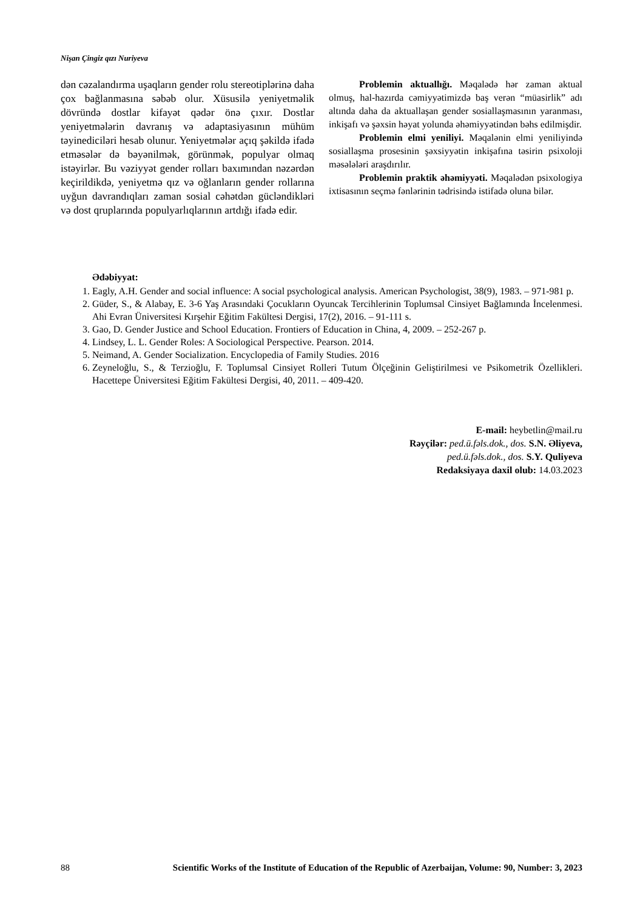Nişan Çingiz qızı Nuriyeva
dən cəzalandırma uşaqların gender rolu stereotiplərinə daha çox bağlanmasına səbəb olur. Xüsusilə yeniyetməlik dövründə dostlar kifayət qədər önə çıxır. Dostlar yeniyetmələrin davranış və adaptasiyasının mühüm təyinediciləri hesab olunur. Yeniyetmələr açıq şəkildə ifadə etməsələr də bəyənilmək, görünmək, populyar olmaq istəyirlər. Bu vəziyyət gender rolları baxımından nəzərdən keçirildikdə, yeniyetmə qız və oğlanların gender rollarına uyğun davrandıqları zaman sosial cəhətdən gücləndikləri və dost qruplarında populyarlıqlarının artdığı ifadə edir.
Problemin aktuallığı. Məqalədə hər zaman aktual olmuş, hal-hazırda cəmiyyətimizdə baş verən “müasirlik” adı altında daha da aktuallaşan gender sosiallaşmasının yaranması, inkişafı və şəxsin həyat yolunda əhəmiyyətindən bəhs edilmişdir.
Problemin elmi yeniliyi. Məqalənin elmi yeniliyində sosiallaşma prosesinin şəxsiyyətin inkişafına təsirin psixoloji məsələləri araşdırılır.
Problemin praktik əhəmiyyəti. Məqalədən psixologiya ixtisasının seçmə fənlərinin tədrisində istifadə oluna bilər.
Ədəbiyyat:
1. Eagly, A.H. Gender and social influence: A social psychological analysis. American Psychologist, 38(9), 1983. – 971-981 p.
2. Güder, S., & Alabay, E. 3-6 Yaş Arasındaki Çocukların Oyuncak Tercihlerinin Toplumsal Cinsiyet Bağlamında İncelenmesi. Ahi Evran Üniversitesi Kırşehir Eğitim Fakültesi Dergisi, 17(2), 2016. – 91-111 s.
3. Gao, D. Gender Justice and School Education. Frontiers of Education in China, 4, 2009. – 252-267 p.
4. Lindsey, L. L. Gender Roles: A Sociological Perspective. Pearson. 2014.
5. Neimand, A. Gender Socialization. Encyclopedia of Family Studies. 2016
6. Zeyneloğlu, S., & Terzioğlu, F. Toplumsal Cinsiyet Rolleri Tutum Ölçeğinin Geliştirilmesi ve Psikometrik Özellikleri. Hacettepe Üniversitesi Eğitim Fakültesi Dergisi, 40, 2011. – 409-420.
E-mail: heybetlin@mail.ru
Rəyçilər: ped.ü.fəls.dok., dos. S.N. Əliyeva,
ped.ü.fəls.dok., dos. S.Y. Quliyeva
Redaksiyaya daxil olub: 14.03.2023
88 Scientific Works of the Institute of Education of the Republic of Azerbaijan, Volume: 90, Number: 3, 2023